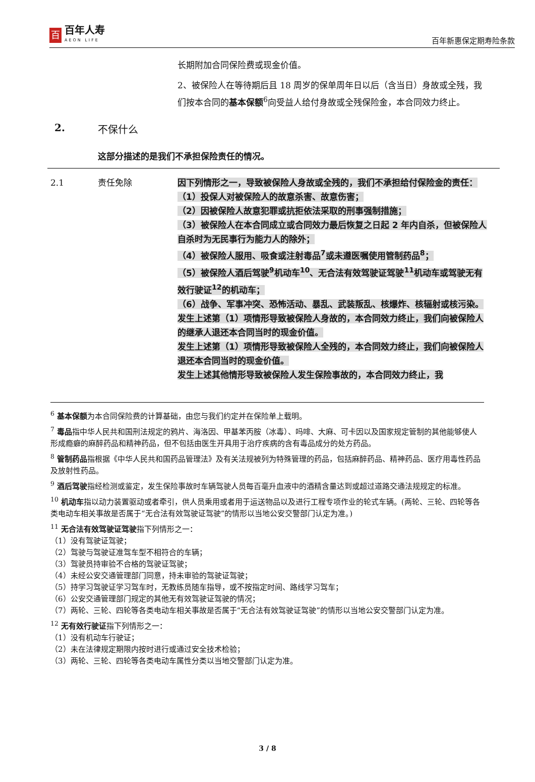百
百年人寿
AEON LIFE
百年新惠保定期寿险条款
长期附加合同保险费或现金价值。
2、被保险人在等待期后且 18 周岁的保单周年日以后（含当日）身故或全残，我们按本合同的基本保额<sup>6</sup>向受益人给付身故或全残保险金，本合同效力终止。
2. 不保什么
这部分描述的是我们不承担保险责任的情况。
2.1 责任免除 因下列情形之一，导致被保险人身故或全残的，我们不承担给付保险金的责任：
（1）投保人对被保险人的故意杀害、故意伤害；
（2）因被保险人故意犯罪或抗拒依法采取的刑事强制措施；
（3）被保险人在本合同成立或合同效力最后恢复之日起 2 年内自杀，但被保险人自杀时为无民事行为能力人的除外；
（4）被保险人服用、吸食或注射毒品<sup>7</sup>或未遵医嘱使用管制药品<sup>8</sup>；
（5）被保险人酒后驾驶<sup>9</sup>机动车<sup>10</sup>、无合法有效驾驶证驾驶<sup>11</sup>机动车或驾驶无有效行驶证<sup>12</sup>的机动车；
（6）战争、军事冲突、恐怖活动、暴乱、武装叛乱、核爆炸、核辐射或核污染。
发生上述第（1）项情形导致被保险人身故的，本合同效力终止，我们向被保险人的继承人退还本合同当时的现金价值。
发生上述第（1）项情形导致被保险人全残的，本合同效力终止，我们向被保险人退还本合同当时的现金价值。
发生上述其他情形导致被保险人发生保险事故的，本合同效力终止，我
<sup>6</sup> 基本保额为本合同保险费的计算基础，由您与我们约定并在保险单上载明。
<sup>7</sup> 毒品指中华人民共和国刑法规定的鸦片、海洛因、甲基苯丙胺（冰毒）、吗啡、大麻、可卡因以及国家规定管制的其他能够使人形成瘾癖的麻醉药品和精神药品，但不包括由医生开具用于治疗疾病的含有毒品成分的处方药品。
<sup>8</sup> 管制药品指根据《中华人民共和国药品管理法》及有关法规被列为特殊管理的药品，包括麻醉药品、精神药品、医疗用毒性药品及放射性药品。
<sup>9</sup> 酒后驾驶指经检测或鉴定，发生保险事故时车辆驾驶人员每百毫升血液中的酒精含量达到或超过道路交通法规规定的标准。
<sup>10</sup> 机动车指以动力装置驱动或者牵引，供人员乘用或者用于运送物品以及进行工程专项作业的轮式车辆。(两轮、三轮、四轮等各类电动车相关事故是否属于“无合法有效驾驶证驾驶”的情形以当地公安交警部门认定为准。)
<sup>11</sup> 无合法有效驾驶证驾驶指下列情形之一：
（1）没有驾驶证驾驶；
（2）驾驶与驾驶证准驾车型不相符合的车辆；
（3）驾驶员持审验不合格的驾驶证驾驶；
（4）未经公安交通管理部门同意，持未审验的驾驶证驾驶；
（5）持学习驾驶证学习驾车时，无教练员随车指导，或不按指定时间、路线学习驾车；
（6）公安交通管理部门规定的其他无有效驾驶证驾驶的情况；
（7）两轮、三轮、四轮等各类电动车相关事故是否属于“无合法有效驾驶证驾驶”的情形以当地公安交警部门认定为准。
<sup>12</sup> 无有效行驶证指下列情形之一：
（1）没有机动车行驶证；
（2）未在法律规定期限内按时进行或通过安全技术检验；
（3）两轮、三轮、四轮等各类电动车属性分类以当地交警部门认定为准。
3 / 8